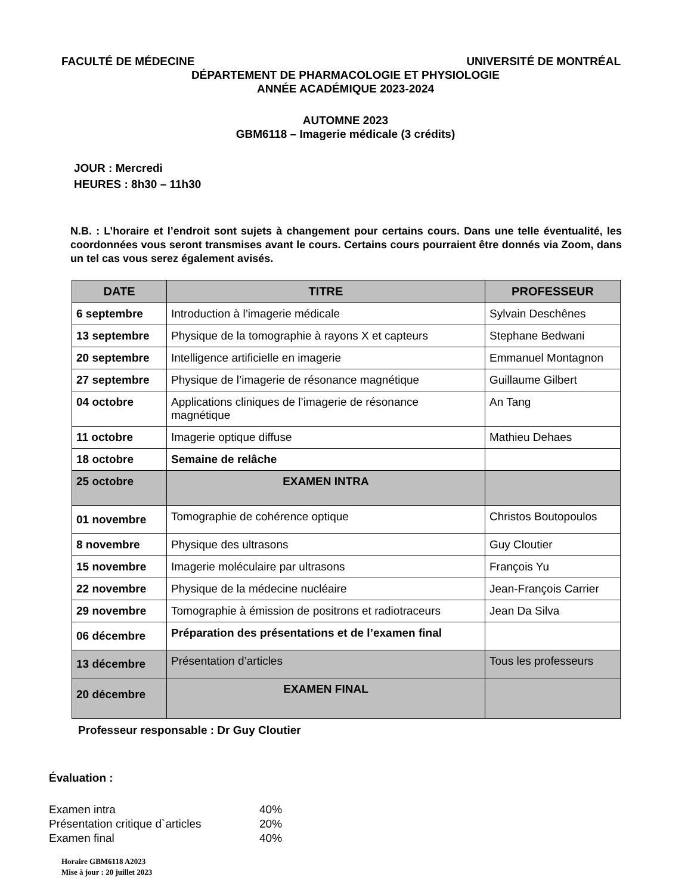FACULTÉ DE MÉDECINE UNIVERSITÉ DE MONTRÉAL
DÉPARTEMENT DE PHARMACOLOGIE ET PHYSIOLOGIE
ANNÉE ACADÉMIQUE 2023-2024
AUTOMNE 2023
GBM6118 – Imagerie médicale (3 crédits)
JOUR : Mercredi
HEURES : 8h30 – 11h30
N.B. : L’horaire et l’endroit sont sujets à changement pour certains cours. Dans une telle éventualité, les coordonnées vous seront transmises avant le cours. Certains cours pourraient être donnés via Zoom, dans un tel cas vous serez également avisés.
| DATE | TITRE | PROFESSEUR |
| --- | --- | --- |
| 6 septembre | Introduction à l’imagerie médicale | Sylvain Deschênes |
| 13 septembre | Physique de la tomographie à rayons X et capteurs | Stephane Bedwani |
| 20 septembre | Intelligence artificielle en imagerie | Emmanuel Montagnon |
| 27 septembre | Physique de l’imagerie de résonance magnétique | Guillaume Gilbert |
| 04 octobre | Applications cliniques de l’imagerie de résonance magnétique | An Tang |
| 11 octobre | Imagerie optique diffuse | Mathieu Dehaes |
| 18 octobre | Semaine de relâche | |
| 25 octobre | EXAMEN INTRA | |
| 01 novembre | Tomographie de cohérence optique | Christos Boutopoulos |
| 8 novembre | Physique des ultrasons | Guy Cloutier |
| 15 novembre | Imagerie moléculaire par ultrasons | François Yu |
| 22 novembre | Physique de la médecine nucléaire | Jean-François Carrier |
| 29 novembre | Tomographie à émission de positrons et radiotraceurs | Jean Da Silva |
| 06 décembre | Préparation des présentations et de l’examen final | |
| 13 décembre | Présentation d’articles | Tous les professeurs |
| 20 décembre | EXAMEN FINAL | |
Professeur responsable : Dr Guy Cloutier
Évaluation :
Examen intra 40%
Présentation critique d`articles 20%
Examen final 40%
Horaire GBM6118 A2023
Mise à jour : 20 juillet 2023